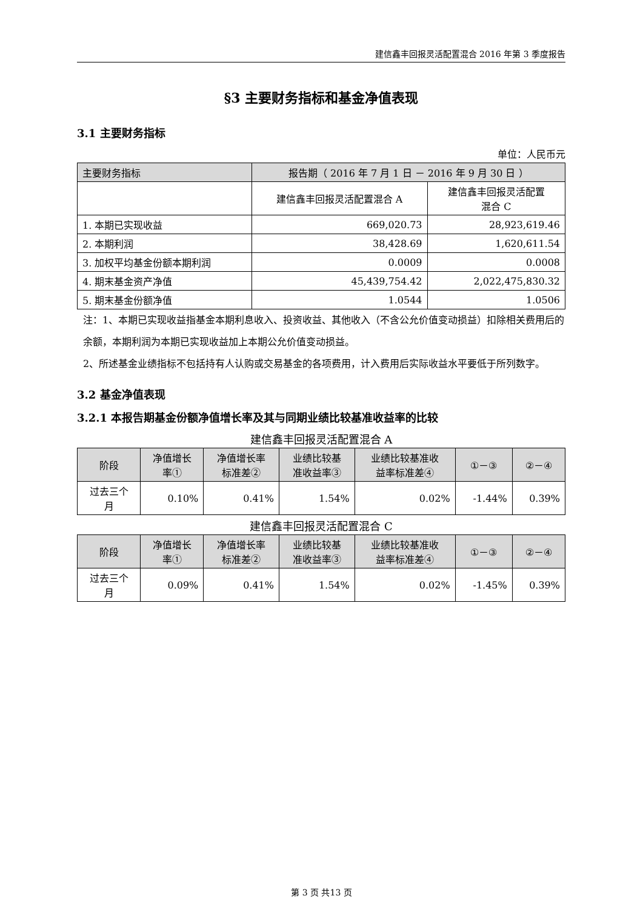建信鑫丰回报灵活配置混合 2016 年第 3 季度报告
§3 主要财务指标和基金净值表现
3.1 主要财务指标
单位：人民币元
| 主要财务指标 | 报告期（ 2016 年 7 月 1 日 － 2016 年 9 月 30 日 ） | |
| | 建信鑫丰回报灵活配置混合 A | 建信鑫丰回报灵活配置 混合 C |
| 1. 本期已实现收益 | 669,020.73 | 28,923,619.46 |
| 2. 本期利润 | 38,428.69 | 1,620,611.54 |
| 3. 加权平均基金份额本期利润 | 0.0009 | 0.0008 |
| 4. 期末基金资产净值 | 45,439,754.42 | 2,022,475,830.32 |
| 5. 期末基金份额净值 | 1.0544 | 1.0506 |
注：1、本期已实现收益指基金本期利息收入、投资收益、其他收入（不含公允价值变动损益）扣除相关费用后的余额，本期利润为本期已实现收益加上本期公允价值变动损益。
2、所述基金业绩指标不包括持有人认购或交易基金的各项费用，计入费用后实际收益水平要低于所列数字。
3.2 基金净值表现
3.2.1 本报告期基金份额净值增长率及其与同期业绩比较基准收益率的比较
建信鑫丰回报灵活配置混合 A
| 阶段 | 净值增长 率① | 净值增长率 标准差② | 业绩比较基 准收益率③ | 业绩比较基准收 益率标准差④ | ①－③ | ②－④ |
| 过去三个 月 | 0.10% | 0.41% | 1.54% | 0.02% | -1.44% | 0.39% |
建信鑫丰回报灵活配置混合 C
| 阶段 | 净值增长 率① | 净值增长率 标准差② | 业绩比较基 准收益率③ | 业绩比较基准收 益率标准差④ | ①－③ | ②－④ |
| 过去三个 月 | 0.09% | 0.41% | 1.54% | 0.02% | -1.45% | 0.39% |
第 3 页 共13 页